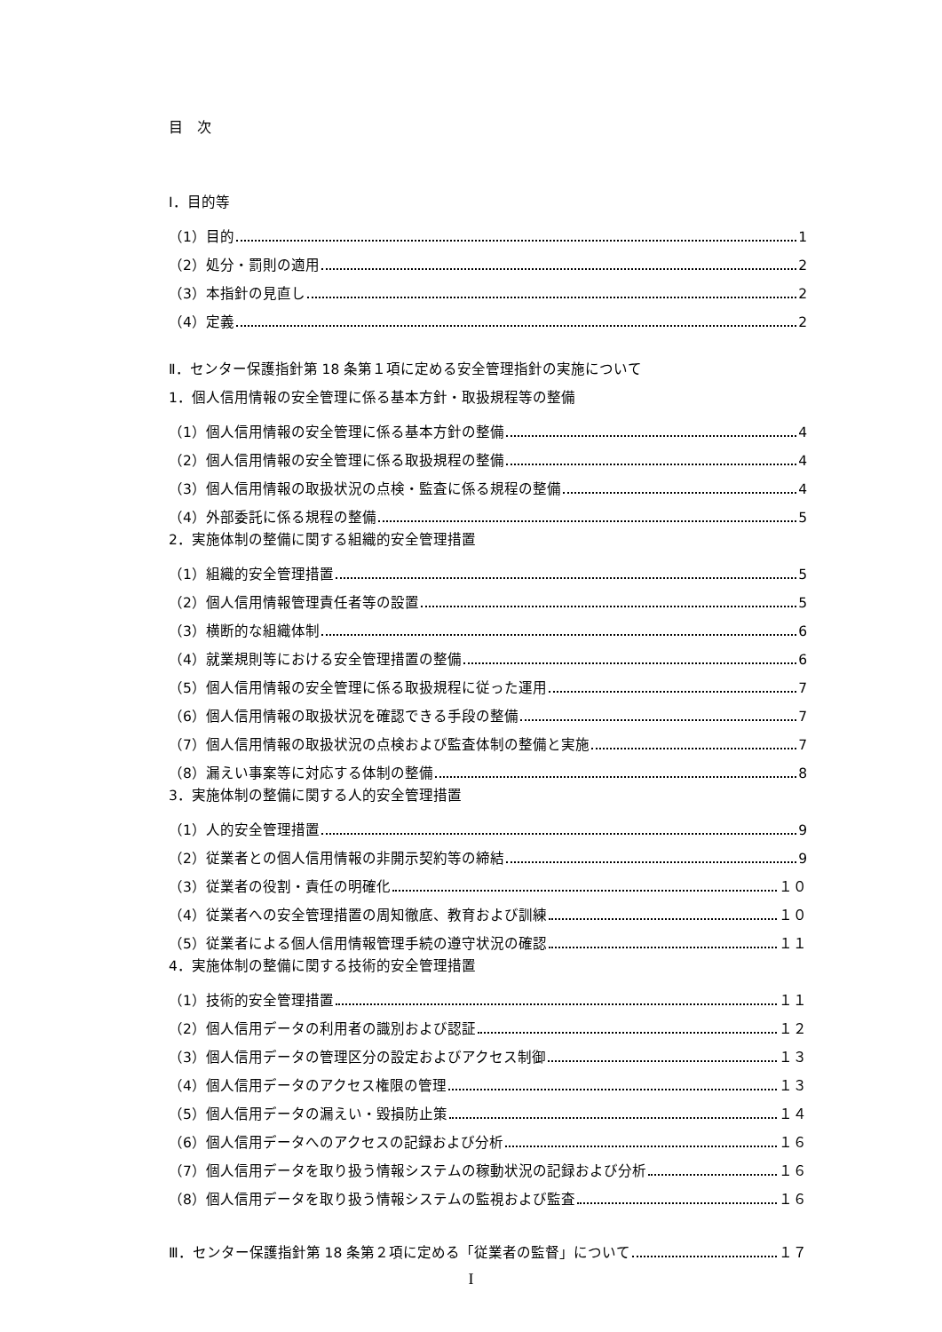目　次
Ⅰ．目的等
（1）目的 1
（2）処分・罰則の適用 2
（3）本指針の見直し 2
（4）定義 2
Ⅱ．センター保護指針第 18 条第１項に定める安全管理指針の実施について
1．個人信用情報の安全管理に係る基本方針・取扱規程等の整備
（1）個人信用情報の安全管理に係る基本方針の整備 4
（2）個人信用情報の安全管理に係る取扱規程の整備 4
（3）個人信用情報の取扱状況の点検・監査に係る規程の整備 4
（4）外部委託に係る規程の整備 5
2．実施体制の整備に関する組織的安全管理措置
（1）組織的安全管理措置 5
（2）個人信用情報管理責任者等の設置 5
（3）横断的な組織体制 6
（4）就業規則等における安全管理措置の整備 6
（5）個人信用情報の安全管理に係る取扱規程に従った運用 7
（6）個人信用情報の取扱状況を確認できる手段の整備 7
（7）個人信用情報の取扱状況の点検および監査体制の整備と実施 7
（8）漏えい事案等に対応する体制の整備 8
3．実施体制の整備に関する人的安全管理措置
（1）人的安全管理措置 9
（2）従業者との個人信用情報の非開示契約等の締結 9
（3）従業者の役割・責任の明確化 １０
（4）従業者への安全管理措置の周知徹底、教育および訓練 １０
（5）従業者による個人信用情報管理手続の遵守状況の確認 １１
4．実施体制の整備に関する技術的安全管理措置
（1）技術的安全管理措置 １１
（2）個人信用データの利用者の識別および認証 １２
（3）個人信用データの管理区分の設定およびアクセス制御 １３
（4）個人信用データのアクセス権限の管理 １３
（5）個人信用データの漏えい・毀損防止策 １４
（6）個人信用データへのアクセスの記録および分析 １６
（7）個人信用データを取り扱う情報システムの稼動状況の記録および分析 １６
（8）個人信用データを取り扱う情報システムの監視および監査 １６
Ⅲ．センター保護指針第 18 条第２項に定める「従業者の監督」について １７
I